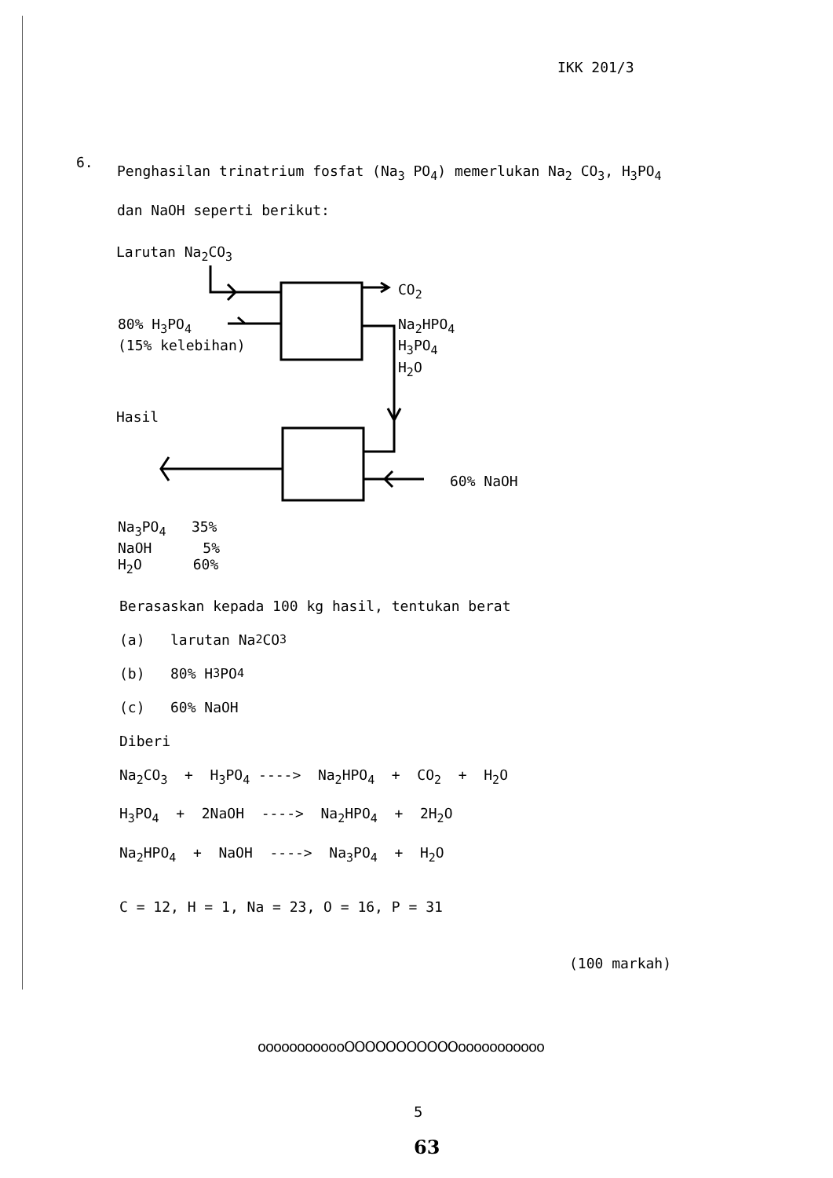IKK 201/3
6.
Penghasilan trinatrium fosfat (Na<sub>3</sub> PO<sub>4</sub>) memerlukan Na<sub>2</sub> CO<sub>3</sub>, H<sub>3</sub>PO<sub>4</sub> dan NaOH seperti berikut:
Larutan Na<sub>2</sub>CO<sub>3</sub>
CO<sub>2</sub>
80% H<sub>3</sub>PO<sub>4</sub> (15% kelebihan)
Na<sub>2</sub>HPO<sub>4</sub> H<sub>3</sub>PO<sub>4</sub> H<sub>2</sub>O
Hasil
60% NaOH
Na<sub>3</sub>PO<sub>4</sub> 35% NaOH 5% H<sub>2</sub>O 60%
Berasaskan kepada 100 kg hasil, tentukan berat
(a) larutan Na<sub>2</sub>CO<sub>3</sub>
(b) 80% H<sub>3</sub>PO<sub>4</sub>
(c) 60% NaOH
Diberi
Na<sub>2</sub>CO<sub>3</sub> + H<sub>3</sub>PO<sub>4</sub> ----> Na<sub>2</sub>HPO<sub>4</sub> + CO<sub>2</sub> + H<sub>2</sub>O
H<sub>3</sub>PO<sub>4</sub> + 2NaOH ----> Na<sub>2</sub>HPO<sub>4</sub> + 2H<sub>2</sub>O
Na<sub>2</sub>HPO<sub>4</sub> + NaOH ----> Na<sub>3</sub>PO<sub>4</sub> + H<sub>2</sub>O
C = 12, H = 1, Na = 23, O = 16, P = 31
(100 markah)
oooooooooooOOOOOOOOOOOooooooooooo
5
63